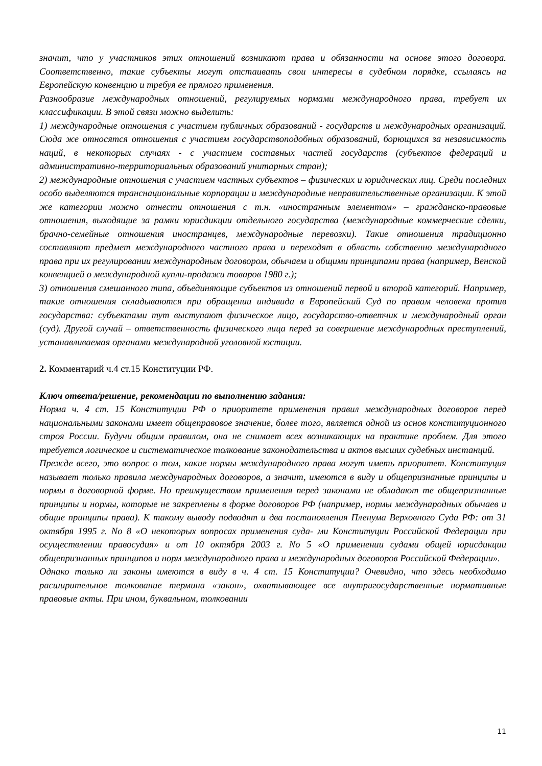значит, что у участников этих отношений возникают права и обязанности на основе этого договора. Соответственно, такие субъекты могут отстаивать свои интересы в судебном порядке, ссылаясь на Европейскую конвенцию и требуя ее прямого применения.
Разнообразие международных отношений, регулируемых нормами международного права, требует их классификации. В этой связи можно выделить:
1) международные отношения с участием публичных образований - государств и международных организаций. Сюда же относятся отношения с участием государствоподобных образований, борющихся за независимость наций, в некоторых случаях - с участием составных частей государств (субъектов федераций и административно-территориальных образований унитарных стран);
2) международные отношения с участием частных субъектов – физических и юридических лиц. Среди последних особо выделяются транснациональные корпорации и международные неправительственные организации. К этой же категории можно отнести отношения с т.н. «иностранным элементом» – гражданско-правовые отношения, выходящие за рамки юрисдикции отдельного государства (международные коммерческие сделки, брачно-семейные отношения иностранцев, международные перевозки). Такие отношения традиционно составляют предмет международного частного права и переходят в область собственно международного права при их регулировании международным договором, обычаем и общими принципами права (например, Венской конвенцией о международной купли-продажи товаров 1980 г.);
3) отношения смешанного типа, объединяющие субъектов из отношений первой и второй категорий. Например, такие отношения складываются при обращении индивида в Европейский Суд по правам человека против государства: субъектами тут выступают физическое лицо, государство-ответчик и международный орган (суд). Другой случай – ответственность физического лица перед за совершение международных преступлений, устанавливаемая органами международной уголовной юстиции.
2. Комментарий ч.4 ст.15 Конституции РФ.
Ключ ответа/решение, рекомендации по выполнению задания:
Норма ч. 4 ст. 15 Конституции РФ о приоритете применения правил международных договоров перед национальными законами имеет общеправовое значение, более того, является одной из основ конституционного строя России. Будучи общим правилом, она не снимает всех возникающих на практике проблем. Для этого требуется логическое и систематическое толкование законодательства и актов высших судебных инстанций.
Прежде всего, это вопрос о том, какие нормы международного права могут иметь приоритет. Конституция называет только правила международных договоров, а значит, имеются в виду и общепризнанные принципы и нормы в договорной форме. Но преимуществом применения перед законами не обладают те общепризнанные принципы и нормы, которые не закреплены в форме договоров РФ (например, нормы международных обычаев и общие принципы права). К такому выводу подводят и два постановления Пленума Верховного Суда РФ: от 31 октября 1995 г. No 8 «О некоторых вопросах применения суда- ми Конституции Российской Федерации при осуществлении правосудия» и от 10 октября 2003 г. No 5 «О применении судами общей юрисдикции общепризнанных принципов и норм международного права и международных договоров Российской Федерации».
Однако только ли законы имеются в виду в ч. 4 ст. 15 Конституции? Очевидно, что здесь необходимо расширительное толкование термина «закон», охватывающее все внутригосударственные нормативные правовые акты. При ином, буквальном, толковании
11